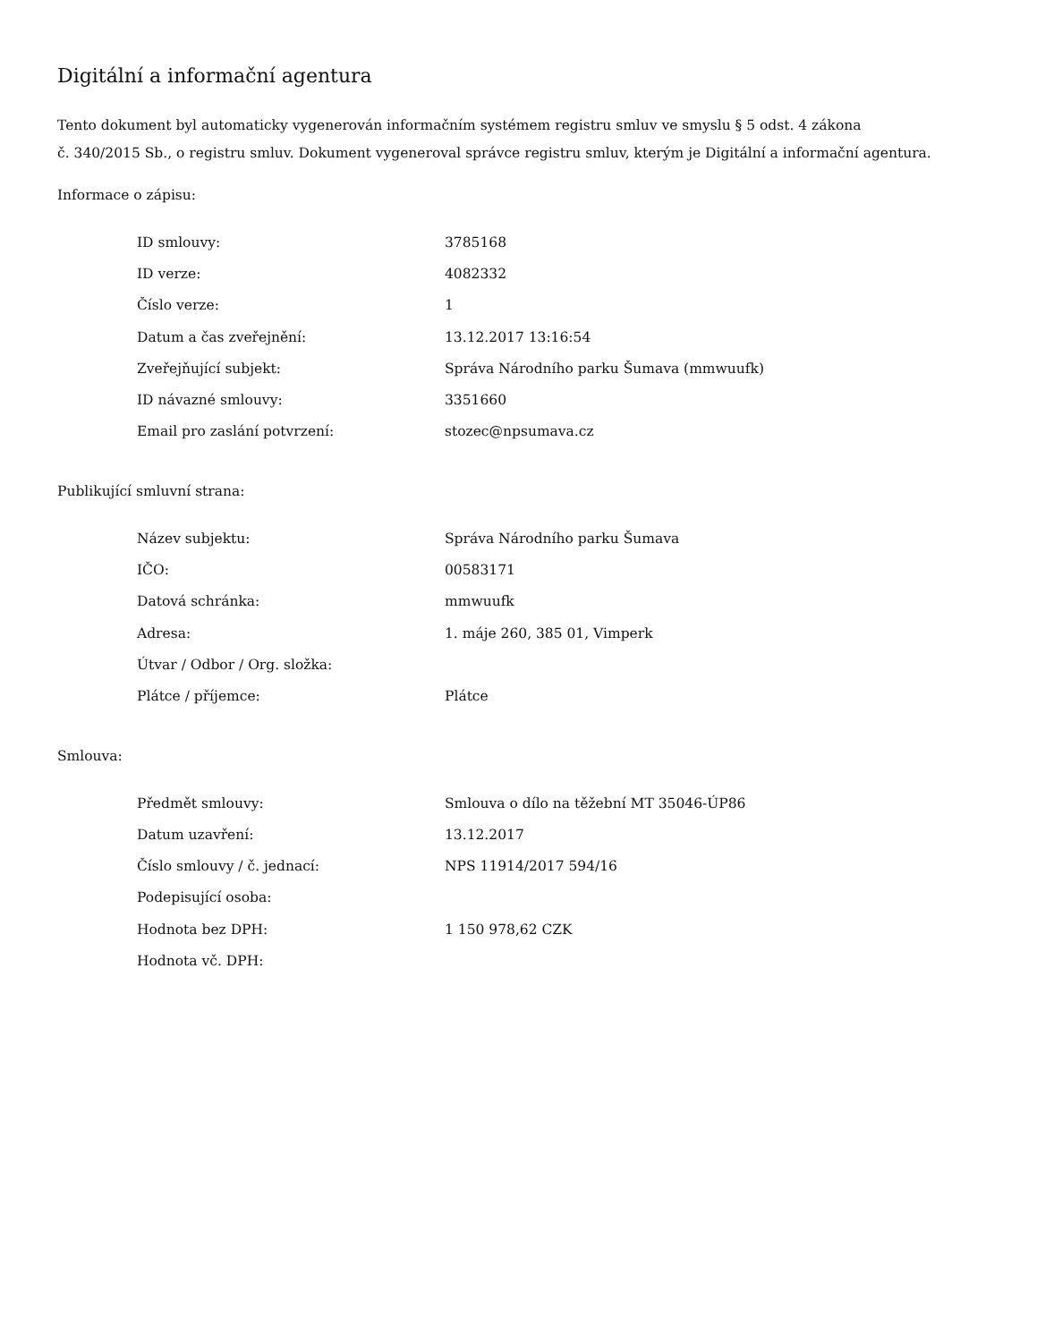Digitální a informační agentura
Tento dokument byl automaticky vygenerován informačním systémem registru smluv ve smyslu § 5 odst. 4 zákona
č. 340/2015 Sb., o registru smluv. Dokument vygeneroval správce registru smluv, kterým je Digitální a informační agentura.
Informace o zápisu:
| ID smlouvy: | 3785168 |
| ID verze: | 4082332 |
| Číslo verze: | 1 |
| Datum a čas zveřejnění: | 13.12.2017 13:16:54 |
| Zveřejňující subjekt: | Správa Národního parku Šumava (mmwuufk) |
| ID návazné smlouvy: | 3351660 |
| Email pro zaslání potvrzení: | stozec@npsumava.cz |
Publikující smluvní strana:
| Název subjektu: | Správa Národního parku Šumava |
| IČO: | 00583171 |
| Datová schránka: | mmwuufk |
| Adresa: | 1. máje 260, 385 01, Vimperk |
| Útvar / Odbor / Org. složka: | |
| Plátce / příjemce: | Plátce |
Smlouva:
| Předmět smlouvy: | Smlouva o dílo na těžební MT 35046-ÚP86 |
| Datum uzavření: | 13.12.2017 |
| Číslo smlouvy / č. jednací: | NPS 11914/2017 594/16 |
| Podepisující osoba: | |
| Hodnota bez DPH: | 1 150 978,62 CZK |
| Hodnota vč. DPH: | |